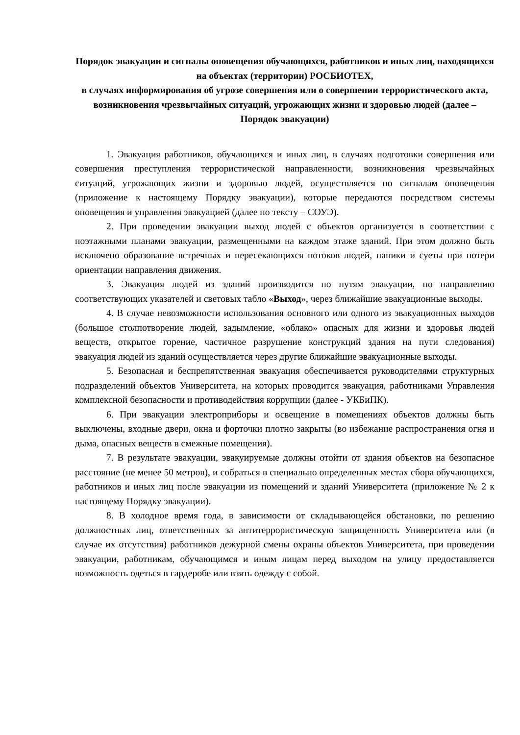Порядок эвакуации и сигналы оповещения обучающихся, работников и иных лиц, находящихся на объектах (территории) РОСБИОТЕХ,
в случаях информирования об угрозе совершения или о совершении террористического акта, возникновения чрезвычайных ситуаций, угрожающих жизни и здоровью людей (далее – Порядок эвакуации)
1. Эвакуация работников, обучающихся и иных лиц, в случаях подготовки совершения или совершения преступления террористической направленности, возникновения чрезвычайных ситуаций, угрожающих жизни и здоровью людей, осуществляется по сигналам оповещения (приложение к настоящему Порядку эвакуации), которые передаются посредством системы оповещения и управления эвакуацией (далее по тексту – СОУЭ).
2. При проведении эвакуации выход людей с объектов организуется в соответствии с поэтажными планами эвакуации, размещенными на каждом этаже зданий. При этом должно быть исключено образование встречных и пересекающихся потоков людей, паники и суеты при потери ориентации направления движения.
3. Эвакуация людей из зданий производится по путям эвакуации, по направлению соответствующих указателей и световых табло «Выход», через ближайшие эвакуационные выходы.
4. В случае невозможности использования основного или одного из эвакуационных выходов (большое столпотворение людей, задымление, «облако» опасных для жизни и здоровья людей веществ, открытое горение, частичное разрушение конструкций здания на пути следования) эвакуация людей из зданий осуществляется через другие ближайшие эвакуационные выходы.
5. Безопасная и беспрепятственная эвакуация обеспечивается руководителями структурных подразделений объектов Университета, на которых проводится эвакуация, работниками Управления комплексной безопасности и противодействия коррупции (далее - УКБиПК).
6. При эвакуации электроприборы и освещение в помещениях объектов должны быть выключены, входные двери, окна и форточки плотно закрыты (во избежание распространения огня и дыма, опасных веществ в смежные помещения).
7. В результате эвакуации, эвакуируемые должны отойти от здания объектов на безопасное расстояние (не менее 50 метров), и собраться в специально определенных местах сбора обучающихся, работников и иных лиц после эвакуации из помещений и зданий Университета (приложение № 2 к настоящему Порядку эвакуации).
8. В холодное время года, в зависимости от складывающейся обстановки, по решению должностных лиц, ответственных за антитеррористическую защищенность Университета или (в случае их отсутствия) работников дежурной смены охраны объектов Университета, при проведении эвакуации, работникам, обучающимся и иным лицам перед выходом на улицу предоставляется возможность одеться в гардеробе или взять одежду с собой.